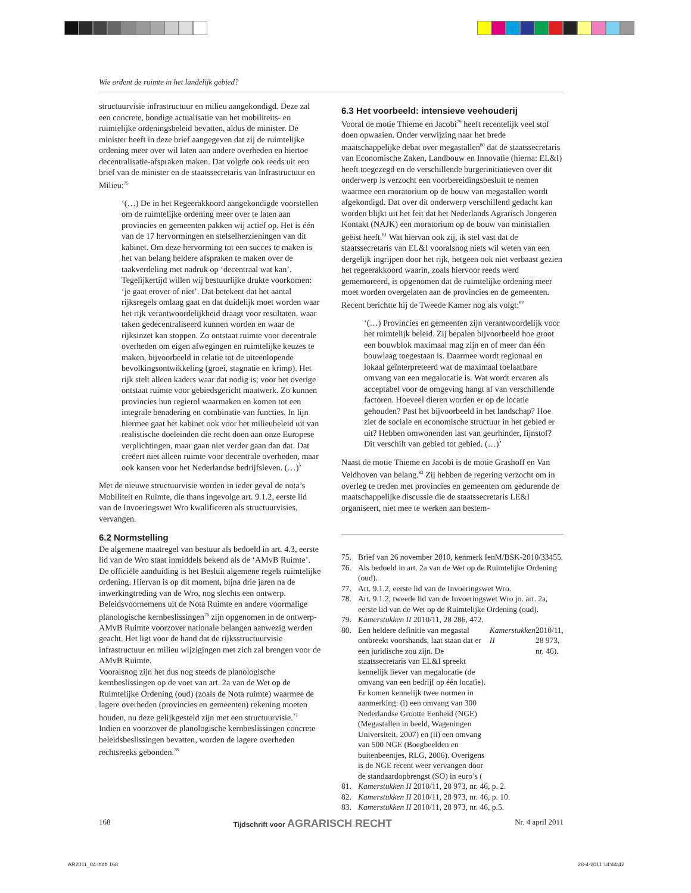Wie ordent de ruimte in het landelijk gebied?
structuurvisie infrastructuur en milieu aangekondigd. Deze zal een concrete, bondige actualisatie van het mobiliteits- en ruimtelijke ordeningsbeleid bevatten, aldus de minister. De minister heeft in deze brief aangegeven dat zij de ruimtelijke ordening meer over wil laten aan andere overheden en hiertoe decentralisatie-afspraken maken. Dat volgde ook reeds uit een brief van de minister en de staatssecretaris van Infrastructuur en Milieu:<sup>75</sup>
‘(…) De in het Regeerakkoord aangekondigde voorstellen om de ruimtelijke ordening meer over te laten aan provincies en gemeenten pakken wij actief op. Het is één van de 17 hervormingen en stelselherzieningen van dit kabinet. Om deze hervorming tot een succes te maken is het van belang heldere afspraken te maken over de taakverdeling met nadruk op ‘decentraal wat kan’. Tegelijkertijd willen wij bestuurlijke drukte voorkomen: ‘je gaat erover of niet’. Dat betekent dat het aantal rijksregels omlaag gaat en dat duidelijk moet worden waar het rijk verantwoordelijkheid draagt voor resultaten, waar taken gedecentraliseerd kunnen worden en waar de rijksinzet kan stoppen. Zo ontstaat ruimte voor decentrale overheden om eigen afwegingen en ruimtelijke keuzes te maken, bijvoorbeeld in relatie tot de uiteenlopende bevolkingsontwikkeling (groei, stagnatie en krimp). Het rijk stelt alleen kaders waar dat nodig is; voor het overige ontstaat ruimte voor gebiedsgericht maatwerk. Zo kunnen provincies hun regierol waarmaken en komen tot een integrale benadering en combinatie van functies. In lijn hiermee gaat het kabinet ook voor het milieubeleid uit van realistische doeleinden die recht doen aan onze Europese verplichtingen, maar gaan niet verder gaan dan dat. Dat creëert niet alleen ruimte voor decentrale overheden, maar ook kansen voor het Nederlandse bedrijfsleven. (…)’
Met de nieuwe structuurvisie worden in ieder geval de nota’s Mobiliteit en Ruimte, die thans ingevolge art. 9.1.2, eerste lid van de Invoeringswet Wro kwalificeren als structuurvisies, vervangen.
6.2 Normstelling
De algemene maatregel van bestuur als bedoeld in art. 4.3, eerste lid van de Wro staat inmiddels bekend als de ‘AMvB Ruimte’. De officiële aanduiding is het Besluit algemene regels ruimtelijke ordening. Hiervan is op dit moment, bijna drie jaren na de inwerkingtreding van de Wro, nog slechts een ontwerp. Beleidsvoornemens uit de Nota Ruimte en andere voormalige planologische kernbeslissingen<sup>76</sup> zijn opgenomen in de ontwerp-AMvB Ruimte voorzover nationale belangen aanwezig werden geacht. Het ligt voor de hand dat de rijksstructuurvisie infrastructuur en milieu wijzigingen met zich zal brengen voor de AMvB Ruimte.
Vooralsnog zijn het dus nog steeds de planologische kernbeslissingen op de voet van art. 2a van de Wet op de Ruimtelijke Ordening (oud) (zoals de Nota ruimte) waarmee de lagere overheden (provincies en gemeenten) rekening moeten houden, nu deze gelijkgesteld zijn met een structuurvisie.<sup>77</sup> Indien en voorzover de planologische kernbeslissingen concrete beleidsbeslissingen bevatten, worden de lagere overheden rechtsreeks gebonden.<sup>78</sup>
6.3 Het voorbeeld: intensieve veehouderij
Vooral de motie Thieme en Jacobi<sup>79</sup> heeft recentelijk veel stof doen opwaaien. Onder verwijzing naar het brede maatschappelijke debat over megastallen<sup>80</sup> dat de staatssecretaris van Economische Zaken, Landbouw en Innovatie (hierna: EL&I) heeft toegezegd en de verschillende burgerinitiatieven over dit onderwerp is verzocht een voorbereidingsbesluit te nemen waarmee een moratorium op de bouw van megastallen wordt afgekondigd. Dat over dit onderwerp verschillend gedacht kan worden blijkt uit het feit dat het Nederlands Agrarisch Jongeren Kontakt (NAJK) een moratorium op de bouw van ministallen geëist heeft.<sup>81</sup> Wat hiervan ook zij, ik stel vast dat de staatssecretaris van EL&I vooralsnog niets wil weten van een dergelijk ingrijpen door het rijk, hetgeen ook niet verbaast gezien het regeerakkoord waarin, zoals hiervoor reeds werd gememoreerd, is opgenomen dat de ruimtelijke ordening meer moet worden overgelaten aan de provincies en de gemeenten. Recent berichtte hij de Tweede Kamer nog als volgt:<sup>82</sup>
‘(…) Provincies en gemeenten zijn verantwoordelijk voor het ruimtelijk beleid. Zij bepalen bijvoorbeeld hoe groot een bouwblok maximaal mag zijn en of meer dan één bouwlaag toegestaan is. Daarmee wordt regionaal en lokaal geïnterpreteerd wat de maximaal toelaatbare omvang van een megalocatie is. Wat wordt ervaren als acceptabel voor de omgeving hangt af van verschillende factoren. Hoeveel dieren worden er op de locatie gehouden? Past het bijvoorbeeld in het landschap? Hoe ziet de sociale en economische structuur in het gebied er uit? Hebben omwonenden last van geurhinder, fijnstof? Dit verschilt van gebied tot gebied. (…)’
Naast de motie Thieme en Jacobi is de motie Grashoff en Van Veldhoven van belang.<sup>83</sup> Zij hebben de regering verzocht om in overleg te treden met provincies en gemeenten om gedurende de maatschappelijke discussie die de staatssecretaris LE&I organiseert, niet mee te werken aan bestem-
75. Brief van 26 november 2010, kenmerk IenM/BSK-2010/33455.
76. Als bedoeld in art. 2a van de Wet op de Ruimtelijke Ordening (oud).
77. Art. 9.1.2, eerste lid van de Invoeringswet Wro.
78. Art. 9.1.2, tweede lid van de Invoeringswet Wro jo. art. 2a, eerste lid van de Wet op de Ruimtelijke Ordening (oud).
79. Kamerstukken II 2010/11, 28 286, 472.
80. Een heldere definitie van megastal ontbreekt voorshands, laat staan dat er een juridische zou zijn. De staatssecretaris van EL&I spreekt kennelijk liever van megalocatie (de omvang van een bedrijf op één locatie). Er komen kennelijk twee normen in aanmerking: (i) een omvang van 300 Nederlandse Grootte Eenheid (NGE) (Megastallen in beeld, Wageningen Universiteit, 2007) en (ii) een omvang van 500 NGE (Boegbeelden en buitenbeentjes, RLG, 2006). Overigens is de NGE recent weer vervangen door de standaardopbrengst (SO) in euro’s (Kamerstukken II 2010/11, 28 973, nr. 46).
81. Kamerstukken II 2010/11, 28 973, nr. 46, p. 2.
82. Kamerstukken II 2010/11, 28 973, nr. 46, p. 10.
83. Kamerstukken II 2010/11, 28 973, nr. 46, p.5.
168 Tijdschrift voor AGRARISCH RECHT Nr. 4 april 2011
AR2011_04.indb 168 28-4-2011 14:44:42